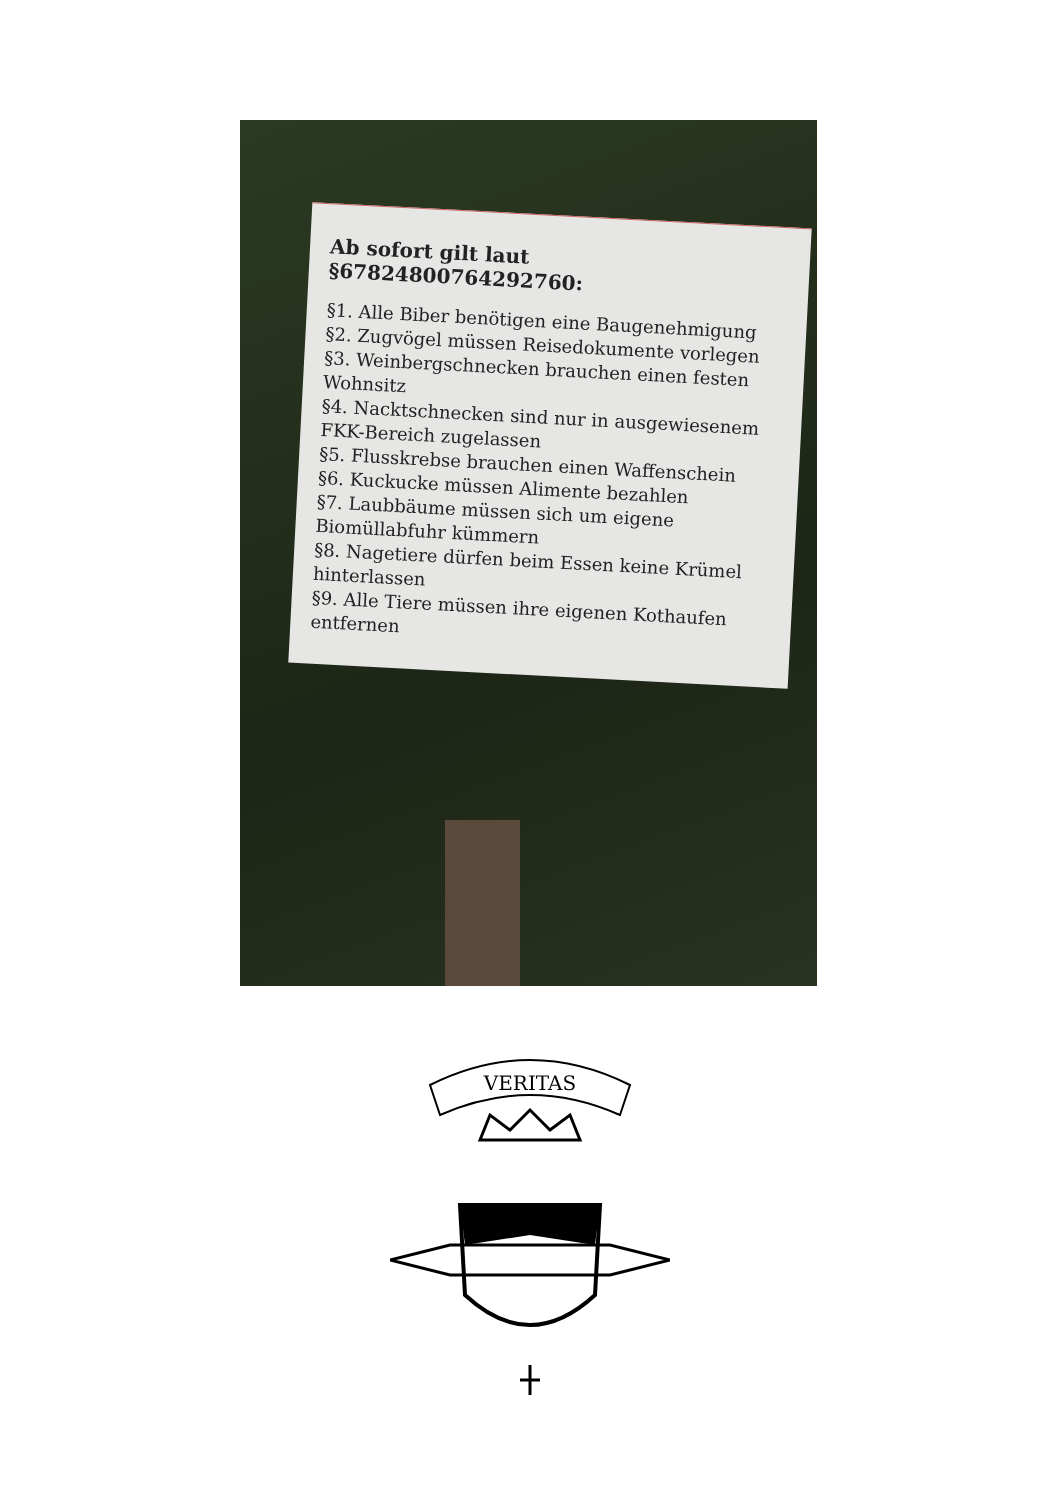Ab sofort gilt laut §67824800764292760:
§1. Alle Biber benötigen eine Baugenehmigung
§2. Zugvögel müssen Reisedokumente vorlegen
§3. Weinbergschnecken brauchen einen festen Wohnsitz
§4. Nacktschnecken sind nur in ausgewiesenem FKK-Bereich zugelassen
§5. Flusskrebse brauchen einen Waffenschein
§6. Kuckucke müssen Alimente bezahlen
§7. Laubbäume müssen sich um eigene Biomüllabfuhr kümmern
§8. Nagetiere dürfen beim Essen keine Krümel hinterlassen
§9. Alle Tiere müssen ihre eigenen Kothaufen entfernen
VERITAS